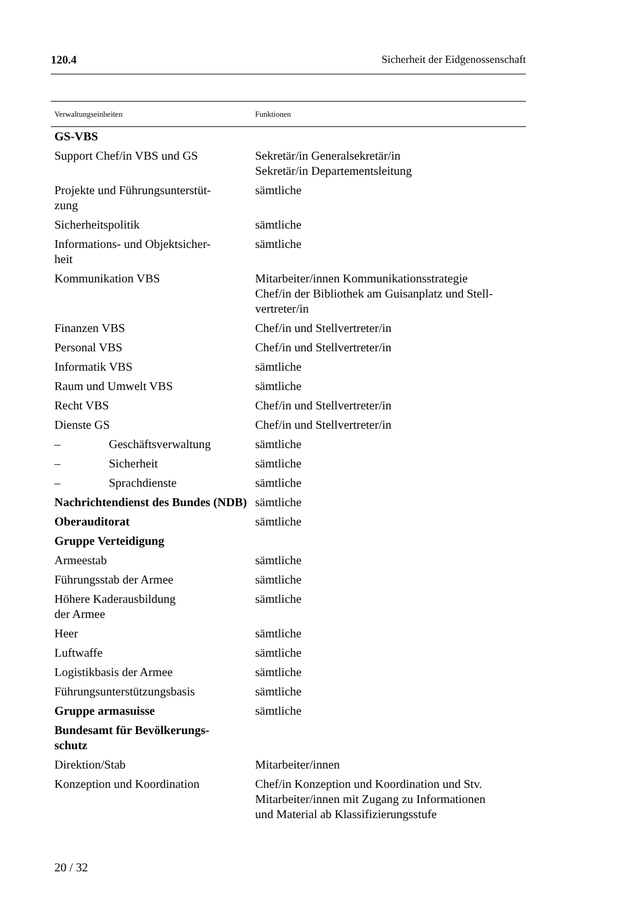120.4 Sicherheit der Eidgenossenschaft
| Verwaltungseinheiten | Funktionen |
| --- | --- |
| GS-VBS | |
| Support Chef/in VBS und GS | Sekretär/in Generalsekretär/in Sekretär/in Departementsleitung |
| Projekte und Führungsunterstüt- zung | sämtliche |
| Sicherheitspolitik | sämtliche |
| Informations- und Objektsicher- heit | sämtliche |
| Kommunikation VBS | Mitarbeiter/innen Kommunikationsstrategie Chef/in der Bibliothek am Guisanplatz und Stell- vertreter/in |
| Finanzen VBS | Chef/in und Stellvertreter/in |
| Personal VBS | Chef/in und Stellvertreter/in |
| Informatik VBS | sämtliche |
| Raum und Umwelt VBS | sämtliche |
| Recht VBS | Chef/in und Stellvertreter/in |
| Dienste GS | Chef/in und Stellvertreter/in |
| – Geschäftsverwaltung | sämtliche |
| – Sicherheit | sämtliche |
| – Sprachdienste | sämtliche |
| Nachrichtendienst des Bundes (NDB) | sämtliche |
| Oberauditorat | sämtliche |
| Gruppe Verteidigung | |
| Armeestab | sämtliche |
| Führungsstab der Armee | sämtliche |
| Höhere Kaderausbildung der Armee | sämtliche |
| Heer | sämtliche |
| Luftwaffe | sämtliche |
| Logistikbasis der Armee | sämtliche |
| Führungsunterstützungsbasis | sämtliche |
| Gruppe armasuisse | sämtliche |
| Bundesamt für Bevölkerungs- schutz | |
| Direktion/Stab | Mitarbeiter/innen |
| Konzeption und Koordination | Chef/in Konzeption und Koordination und Stv. Mitarbeiter/innen mit Zugang zu Informationen und Material ab Klassifizierungsstufe |
20 / 32